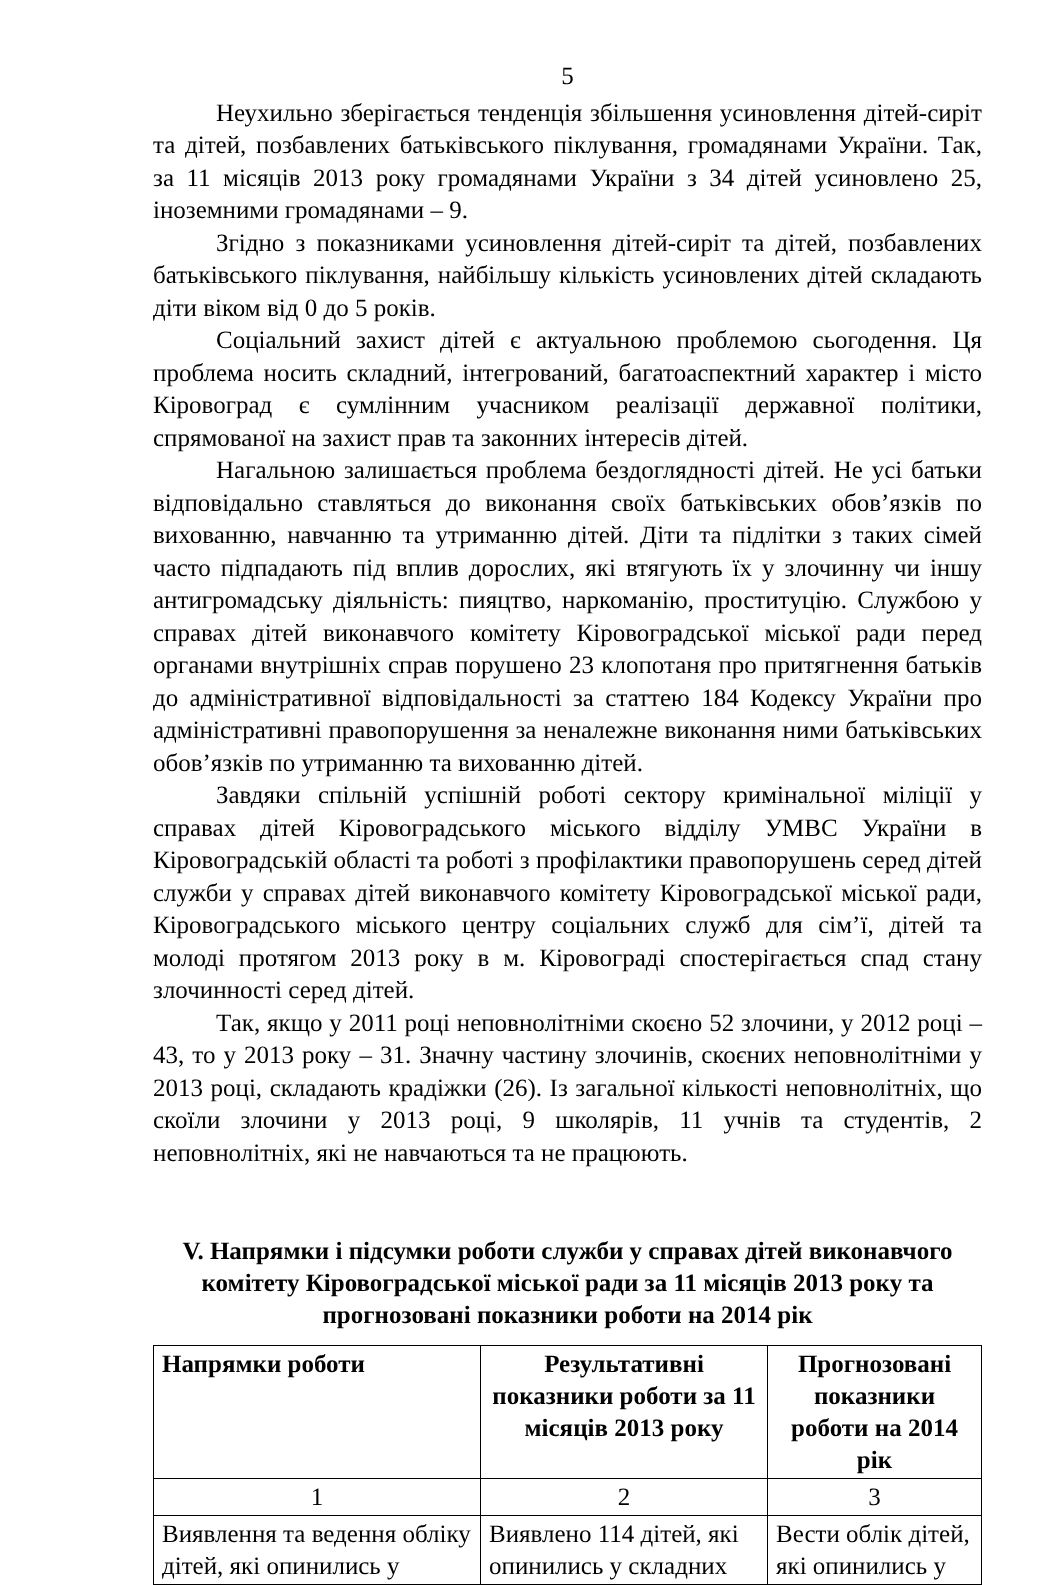5
Неухильно зберігається тенденція збільшення усиновлення дітей-сиріт та дітей, позбавлених батьківського піклування, громадянами України. Так, за 11 місяців 2013 року громадянами України з 34 дітей усиновлено 25, іноземними громадянами – 9.
Згідно з показниками усиновлення дітей-сиріт та дітей, позбавлених батьківського піклування, найбільшу кількість усиновлених дітей складають діти віком від 0 до 5 років.
Соціальний захист дітей є актуальною проблемою сьогодення. Ця проблема носить складний, інтегрований, багатоаспектний характер і місто Кіровоград є сумлінним учасником реалізації державної політики, спрямованої на захист прав та законних інтересів дітей.
Нагальною залишається проблема бездоглядності дітей. Не усі батьки відповідально ставляться до виконання своїх батьківських обов’язків по вихованню, навчанню та утриманню дітей. Діти та підлітки з таких сімей часто підпадають під вплив дорослих, які втягують їх у злочинну чи іншу антигромадську діяльність: пияцтво, наркоманію, проституцію. Службою у справах дітей виконавчого комітету Кіровоградської міської ради перед органами внутрішніх справ порушено 23 клопотаня про притягнення батьків до адміністративної відповідальності за статтею 184 Кодексу України про адміністративні правопорушення за неналежне виконання ними батьківських обов’язків по утриманню та вихованню дітей.
Завдяки спільній успішній роботі сектору кримінальної міліції у справах дітей Кіровоградського міського відділу УМВС України в Кіровоградській області та роботі з профілактики правопорушень серед дітей служби у справах дітей виконавчого комітету Кіровоградської міської ради, Кіровоградського міського центру соціальних служб для сім’ї, дітей та молоді протягом 2013 року в м. Кіровограді спостерігається спад стану злочинності серед дітей.
Так, якщо у 2011 році неповнолітніми скоєно 52 злочини, у 2012 році – 43, то у 2013 року – 31. Значну частину злочинів, скоєних неповнолітніми у 2013 році, складають крадіжки (26). Із загальної кількості неповнолітніх, що скоїли злочини у 2013 році, 9 школярів, 11 учнів та студентів, 2 неповнолітніх, які не навчаються та не працюють.
V. Напрямки і підсумки роботи служби у справах дітей виконавчого комітету Кіровоградської міської ради за 11 місяців 2013 року та прогнозовані показники роботи на 2014 рік
| Напрямки роботи | Результативні показники роботи за 11 місяців 2013 року | Прогнозовані показники роботи на 2014 рік |
| --- | --- | --- |
| 1 | 2 | 3 |
| Виявлення та ведення обліку дітей, які опинились у | Виявлено 114 дітей, які опинились у складних | Вести облік дітей, які опинились у |